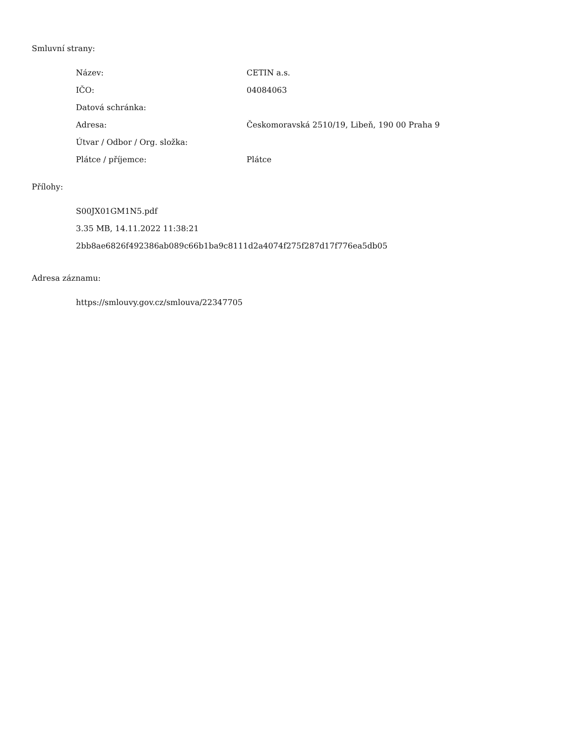Smluvní strany:
| Název: | CETIN a.s. |
| IČO: | 04084063 |
| Datová schránka: | |
| Adresa: | Českomoravská 2510/19, Libeň, 190 00 Praha 9 |
| Útvar / Odbor / Org. složka: | |
| Plátce / příjemce: | Plátce |
Přílohy:
S00JX01GM1N5.pdf
3.35 MB, 14.11.2022 11:38:21
2bb8ae6826f492386ab089c66b1ba9c8111d2a4074f275f287d17f776ea5db05
Adresa záznamu:
https://smlouvy.gov.cz/smlouva/22347705